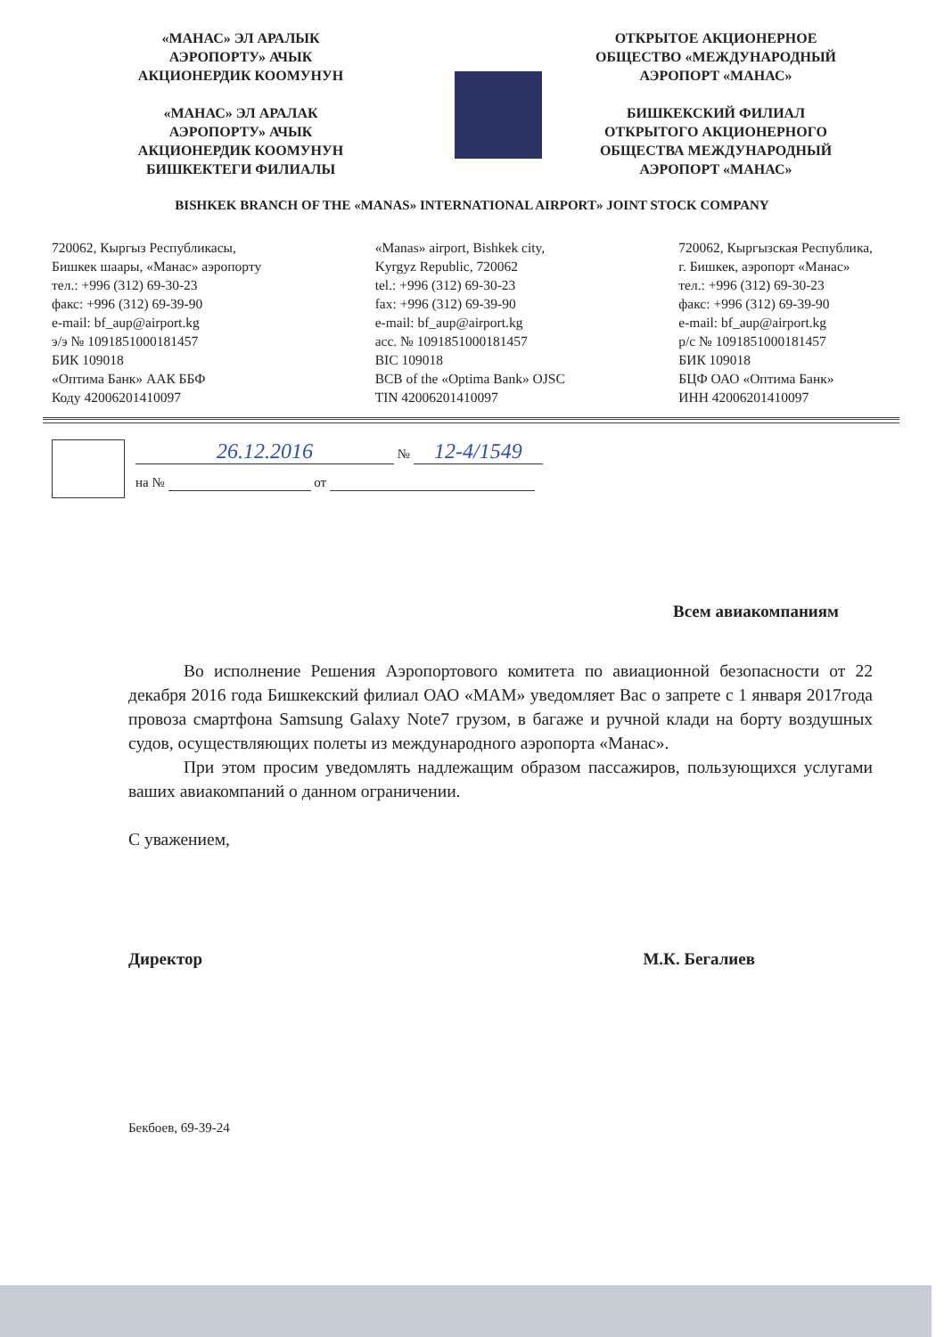«МАНАС» ЭЛ АРАЛЫК
АЭРОПОРТУ» АЧЫК
АКЦИОНЕРДИК КООМУНУН
«МАНАС» ЭЛ АРАЛАК
АЭРОПОРТУ» АЧЫК
АКЦИОНЕРДИК КООМУНУН
БИШКЕКТЕГИ ФИЛИАЛЫ
ОТКРЫТОЕ АКЦИОНЕРНОЕ
ОБЩЕСТВО «МЕЖДУНАРОДНЫЙ
АЭРОПОРТ «МАНАС»
БИШКЕКСКИЙ ФИЛИАЛ
ОТКРЫТОГО АКЦИОНЕРНОГО
ОБЩЕСТВА МЕЖДУНАРОДНЫЙ
АЭРОПОРТ «МАНАС»
BISHKEK BRANCH OF THE «MANAS» INTERNATIONAL AIRPORT» JOINT STOCK COMPANY
720062, Кыргыз Республикасы,
Бишкек шаары, «Манас» аэропорту
тел.: +996 (312) 69-30-23
факс: +996 (312) 69-39-90
e-mail: bf_aup@airport.kg
э/э № 1091851000181457
БИК 109018
«Оптима Банк» ААК ББФ
Коду 42006201410097
«Manas» airport, Bishkek city,
Kyrgyz Republic, 720062
tel.: +996 (312) 69-30-23
fax: +996 (312) 69-39-90
e-mail: bf_aup@airport.kg
acc. № 1091851000181457
BIC 109018
BCB of the «Optima Bank» OJSC
TIN 42006201410097
720062, Кыргызская Республика,
г. Бишкек, аэропорт «Манас»
тел.: +996 (312) 69-30-23
факс: +996 (312) 69-39-90
e-mail: bf_aup@airport.kg
р/с № 1091851000181457
БИК 109018
БЦФ ОАО «Оптима Банк»
ИНН 42006201410097
26.12.2016 № 12-4/1549
на № от
Всем авиакомпаниям
Во исполнение Решения Аэропортового комитета по авиационной безопасности от 22 декабря 2016 года Бишкекский филиал ОАО «МАМ» уведомляет Вас о запрете с 1 января 2017года провоза смартфона Samsung Galaxy Note7 грузом, в багаже и ручной клади на борту воздушных судов, осуществляющих полеты из международного аэропорта «Манас».
При этом просим уведомлять надлежащим образом пассажиров, пользующихся услугами ваших авиакомпаний о данном ограничении.
С уважением,
Директор М.К. Бегалиев
Бекбоев, 69-39-24